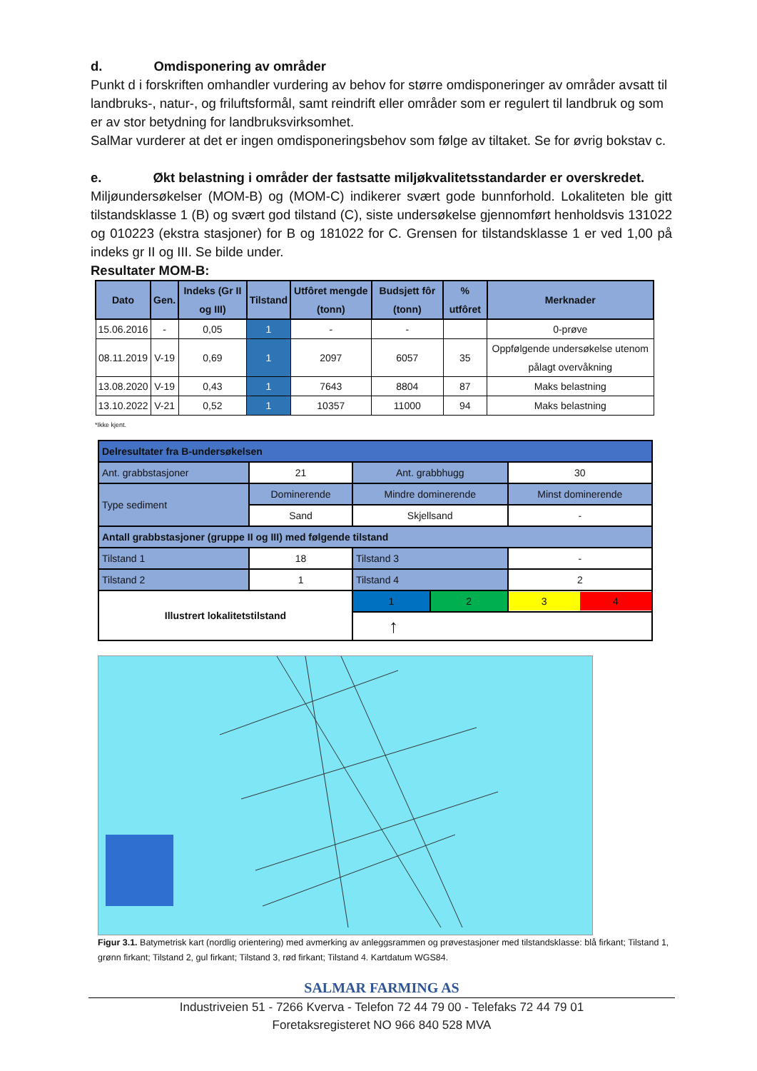d. Omdisponering av områder
Punkt d i forskriften omhandler vurdering av behov for større omdisponeringer av områder avsatt til landbruks-, natur-, og friluftsformål, samt reindrift eller områder som er regulert til landbruk og som er av stor betydning for landbruksvirksomhet.
SalMar vurderer at det er ingen omdisponeringsbehov som følge av tiltaket. Se for øvrig bokstav c.
e. Økt belastning i områder der fastsatte miljøkvalitetsstandarder er overskredet.
Miljøundersøkelser (MOM-B) og (MOM-C) indikerer svært gode bunnforhold. Lokaliteten ble gitt tilstandsklasse 1 (B) og svært god tilstand (C), siste undersøkelse gjennomført henholdsvis 131022 og 010223 (ekstra stasjoner) for B og 181022 for C. Grensen for tilstandsklasse 1 er ved 1,00 på indeks gr II og III. Se bilde under.
Resultater MOM-B:
| Dato | Gen. | Indeks (Gr II og III) | Tilstand | Utfôret mengde (tonn) | Budsjett fôr (tonn) | % utfôret | Merknader |
| --- | --- | --- | --- | --- | --- | --- | --- |
| 15.06.2016 | - | 0,05 | 1 | - | - | | 0-prøve |
| 08.11.2019 | V-19 | 0,69 | 1 | 2097 | 6057 | 35 | Oppfølgende undersøkelse utenom pålagt overvåkning |
| 13.08.2020 | V-19 | 0,43 | 1 | 7643 | 8804 | 87 | Maks belastning |
| 13.10.2022 | V-21 | 0,52 | 1 | 10357 | 11000 | 94 | Maks belastning |
*Ikke kjent.
| Delresultater fra B-undersøkelsen | | | | |
| Ant. grabbstasjoner | 21 | Ant. grabbhugg | | 30 |
| Type sediment | Dominerende | Mindre dominerende | | Minst dominerende |
| | Sand | Skjellsand | | - |
| Antall grabbstasjoner (gruppe II og III) med følgende tilstand | | | | |
| Tilstand 1 | 18 | Tilstand 3 | | - |
| Tilstand 2 | 1 | Tilstand 4 | | 2 |
| Illustrert lokalitetstilstand | | 1 | 2 | 3 4 |
| | | ↑ | | |
Figur 3.1. Batymetrisk kart (nordlig orientering) med avmerking av anleggsrammen og prøvestasjoner med tilstandsklasse: blå firkant; Tilstand 1, grønn firkant; Tilstand 2, gul firkant; Tilstand 3, rød firkant; Tilstand 4. Kartdatum WGS84.
SALMAR FARMING AS
Industriveien 51 - 7266 Kverva - Telefon 72 44 79 00 - Telefaks 72 44 79 01
Foretaksregisteret NO 966 840 528 MVA